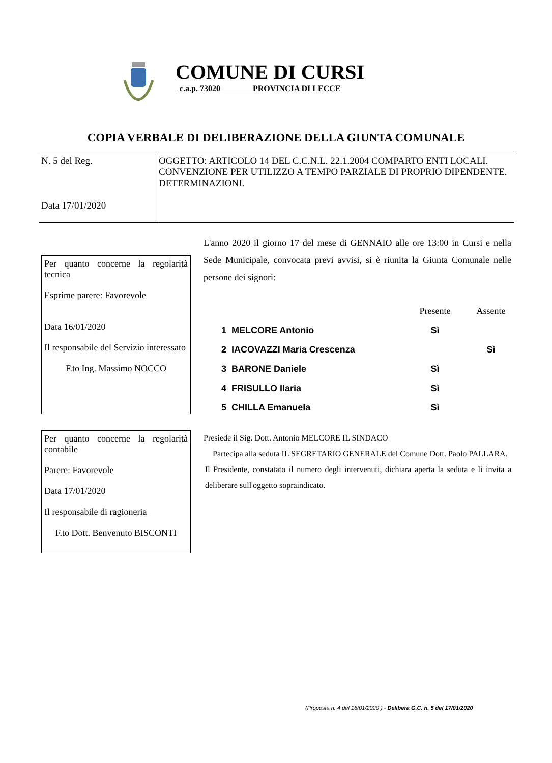COMUNE DI CURSI
c.a.p. 73020 PROVINCIA DI LECCE
COPIA VERBALE DI DELIBERAZIONE DELLA GIUNTA COMUNALE
| N. 5 del Reg. Data 17/01/2020 | OGGETTO: ARTICOLO 14 DEL C.C.N.L. 22.1.2004 COMPARTO ENTI LOCALI. CONVENZIONE PER UTILIZZO A TEMPO PARZIALE DI PROPRIO DIPENDENTE. DETERMINAZIONI. |
Per quanto concerne la regolarità tecnica
Esprime parere: Favorevole
Data 16/01/2020
Il responsabile del Servizio interessato
F.to Ing. Massimo NOCCO
Per quanto concerne la regolarità contabile
Parere: Favorevole
Data 17/01/2020
Il responsabile di ragioneria
F.to Dott. Benvenuto BISCONTI
L'anno 2020 il giorno 17 del mese di GENNAIO alle ore 13:00 in Cursi e nella Sede Municipale, convocata previ avvisi, si è riunita la Giunta Comunale nelle persone dei signori:
| | | Presente | Assente |
| --- | --- | --- | --- |
| 1 | MELCORE Antonio | Sì | |
| 2 | IACOVAZZI Maria Crescenza | | Sì |
| 3 | BARONE Daniele | Sì | |
| 4 | FRISULLO Ilaria | Sì | |
| 5 | CHILLA Emanuela | Sì | |
Presiede il Sig. Dott. Antonio MELCORE IL SINDACO
Partecipa alla seduta IL SEGRETARIO GENERALE del Comune Dott. Paolo PALLARA.
Il Presidente, constatato il numero degli intervenuti, dichiara aperta la seduta e li invita a deliberare sull'oggetto sopraindicato.
(Proposta n. 4 del 16/01/2020 ) - Delibera G.C. n. 5 del 17/01/2020